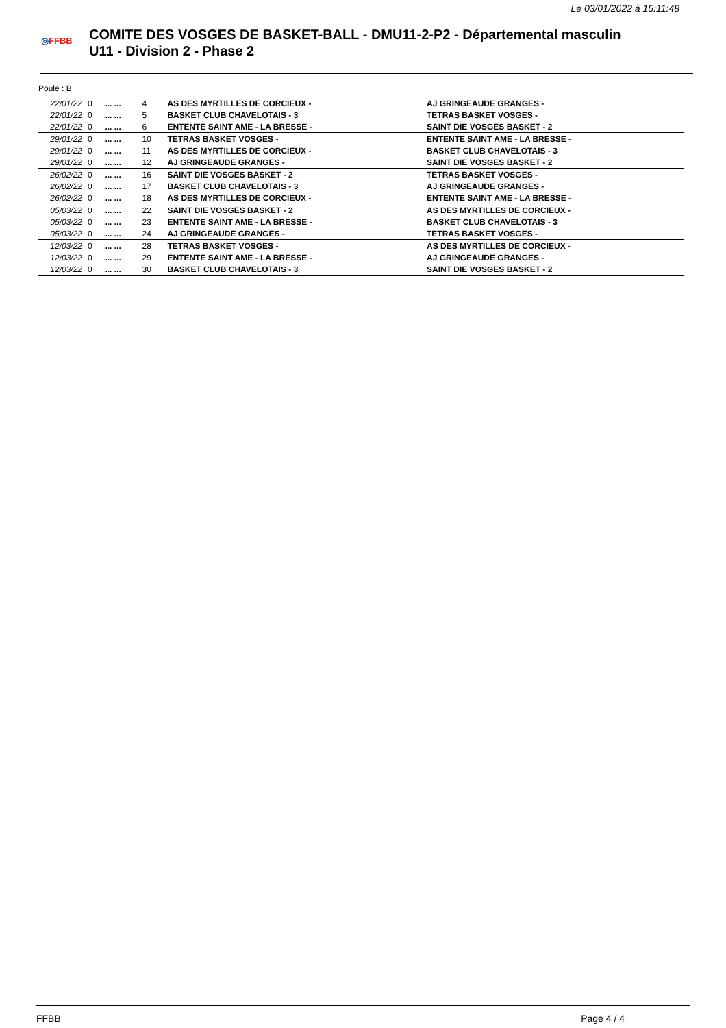Le 03/01/2022 à 15:11:48
◎FFBB
COMITE DES VOSGES DE BASKET-BALL - DMU11-2-P2 - Départemental masculin
U11 - Division 2 - Phase 2
Poule : B
| 22/01/22 | 0 | ... ... | 4 | AS DES MYRTILLES DE CORCIEUX - | AJ GRINGEAUDE GRANGES - |
| 22/01/22 | 0 | ... ... | 5 | BASKET CLUB CHAVELOTAIS - 3 | TETRAS BASKET VOSGES - |
| 22/01/22 | 0 | ... ... | 6 | ENTENTE SAINT AME - LA BRESSE - | SAINT DIE VOSGES BASKET - 2 |
| 29/01/22 | 0 | ... ... | 10 | TETRAS BASKET VOSGES - | ENTENTE SAINT AME - LA BRESSE - |
| 29/01/22 | 0 | ... ... | 11 | AS DES MYRTILLES DE CORCIEUX - | BASKET CLUB CHAVELOTAIS - 3 |
| 29/01/22 | 0 | ... ... | 12 | AJ GRINGEAUDE GRANGES - | SAINT DIE VOSGES BASKET - 2 |
| 26/02/22 | 0 | ... ... | 16 | SAINT DIE VOSGES BASKET - 2 | TETRAS BASKET VOSGES - |
| 26/02/22 | 0 | ... ... | 17 | BASKET CLUB CHAVELOTAIS - 3 | AJ GRINGEAUDE GRANGES - |
| 26/02/22 | 0 | ... ... | 18 | AS DES MYRTILLES DE CORCIEUX - | ENTENTE SAINT AME - LA BRESSE - |
| 05/03/22 | 0 | ... ... | 22 | SAINT DIE VOSGES BASKET - 2 | AS DES MYRTILLES DE CORCIEUX - |
| 05/03/22 | 0 | ... ... | 23 | ENTENTE SAINT AME - LA BRESSE - | BASKET CLUB CHAVELOTAIS - 3 |
| 05/03/22 | 0 | ... ... | 24 | AJ GRINGEAUDE GRANGES - | TETRAS BASKET VOSGES - |
| 12/03/22 | 0 | ... ... | 28 | TETRAS BASKET VOSGES - | AS DES MYRTILLES DE CORCIEUX - |
| 12/03/22 | 0 | ... ... | 29 | ENTENTE SAINT AME - LA BRESSE - | AJ GRINGEAUDE GRANGES - |
| 12/03/22 | 0 | ... ... | 30 | BASKET CLUB CHAVELOTAIS - 3 | SAINT DIE VOSGES BASKET - 2 |
FFBB Page 4 / 4